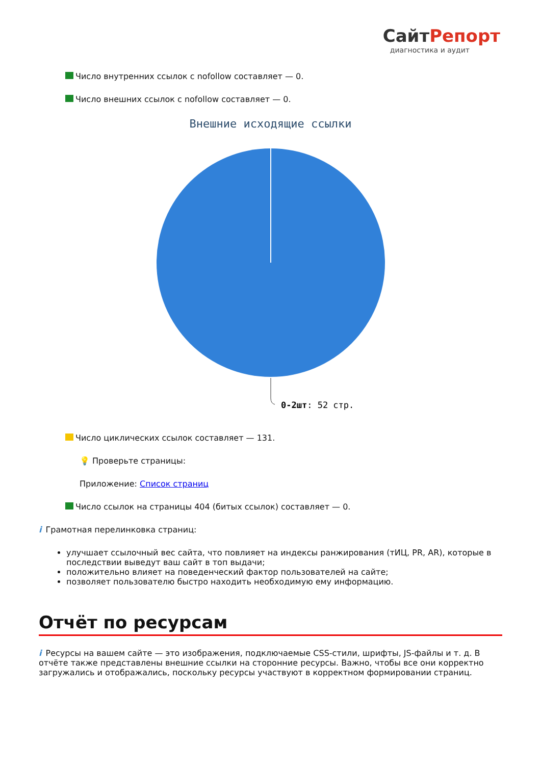СайтРепорт
диагностика и аудит
Число внутренних ссылок с nofollow составляет — 0.
Число внешних ссылок с nofollow составляет — 0.
Внешние исходящие ссылки
0-2шт: 52 стр.
Число циклических ссылок составляет — 131.
💡 Проверьте страницы:
Приложение: Список страниц
Число ссылок на страницы 404 (битых ссылок) составляет — 0.
i Грамотная перелинковка страниц:
улучшает ссылочный вес сайта, что повлияет на индексы ранжирования (тИЦ, PR, AR), которые в последствии выведут ваш сайт в топ выдачи;
положительно влияет на поведенческий фактор пользователей на сайте;
позволяет пользователю быстро находить необходимую ему информацию.
Отчёт по ресурсам
i Ресурсы на вашем сайте — это изображения, подключаемые CSS-стили, шрифты, JS-файлы и т. д. В отчёте также представлены внешние ссылки на сторонние ресурсы. Важно, чтобы все они корректно загружались и отображались, поскольку ресурсы участвуют в корректном формировании страниц.